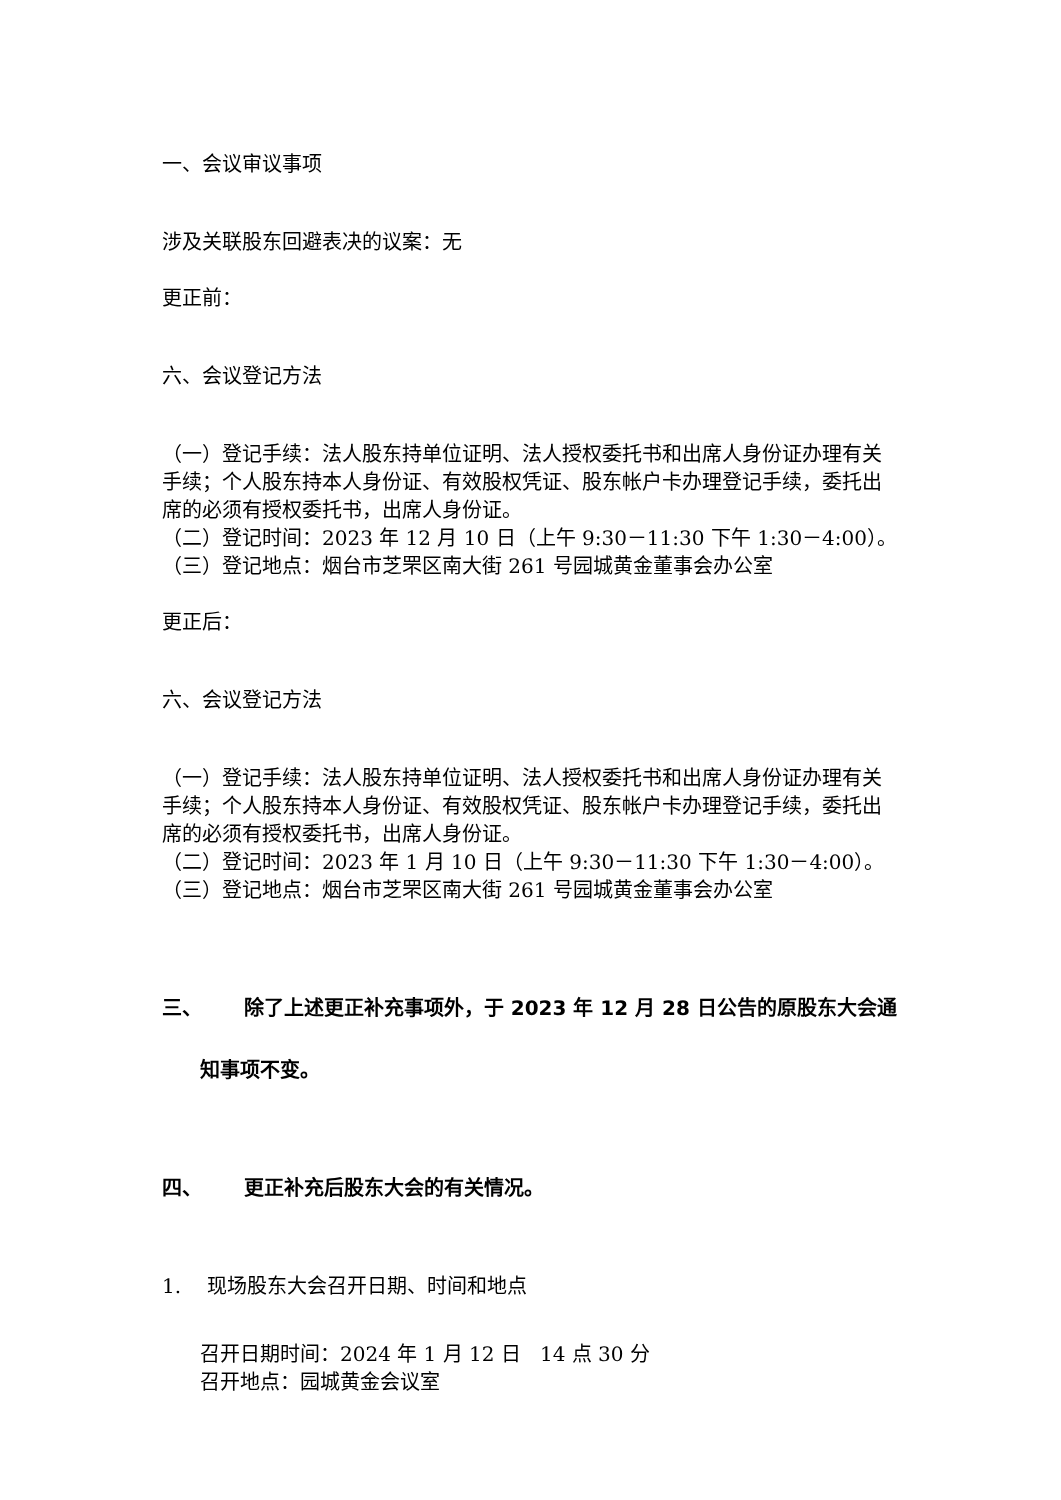一、会议审议事项
涉及关联股东回避表决的议案：无
更正前：
六、会议登记方法
（一）登记手续：法人股东持单位证明、法人授权委托书和出席人身份证办理有关手续；个人股东持本人身份证、有效股权凭证、股东帐户卡办理登记手续，委托出席的必须有授权委托书，出席人身份证。
（二）登记时间：2023 年 12 月 10 日（上午 9:30－11:30 下午 1:30－4:00）。
（三）登记地点：烟台市芝罘区南大街 261 号园城黄金董事会办公室
更正后：
六、会议登记方法
（一）登记手续：法人股东持单位证明、法人授权委托书和出席人身份证办理有关手续；个人股东持本人身份证、有效股权凭证、股东帐户卡办理登记手续，委托出席的必须有授权委托书，出席人身份证。
（二）登记时间：2023 年 1 月 10 日（上午 9:30－11:30 下午 1:30－4:00）。
（三）登记地点：烟台市芝罘区南大街 261 号园城黄金董事会办公室
三、 除了上述更正补充事项外，于 2023 年 12 月 28 日公告的原股东大会通
知事项不变。
四、 更正补充后股东大会的有关情况。
1. 现场股东大会召开日期、时间和地点
召开日期时间：2024 年 1 月 12 日 14 点 30 分
召开地点：园城黄金会议室